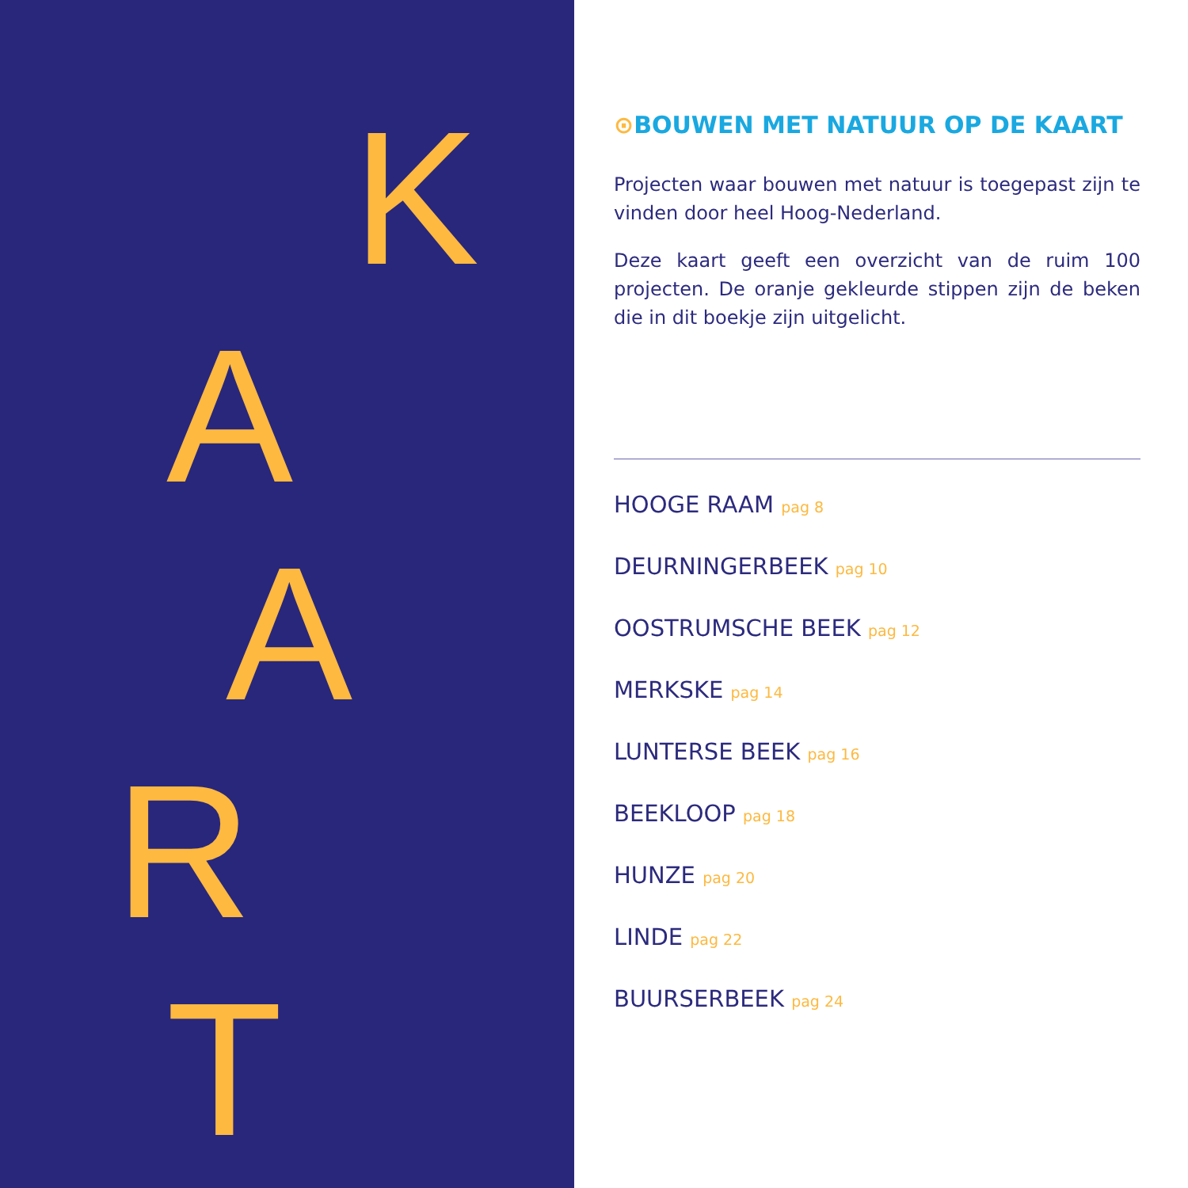K
A
A
R
T
⊙BOUWEN MET NATUUR OP DE KAART
Projecten waar bouwen met natuur is toegepast zijn te vinden door heel Hoog-Nederland.
Deze kaart geeft een overzicht van de ruim 100 projecten. De oranje gekleurde stippen zijn de beken die in dit boekje zijn uitgelicht.
HOOGE RAAM pag 8
DEURNINGERBEEK pag 10
OOSTRUMSCHE BEEK pag 12
MERKSKE pag 14
LUNTERSE BEEK pag 16
BEEKLOOP pag 18
HUNZE pag 20
LINDE pag 22
BUURSERBEEK pag 24